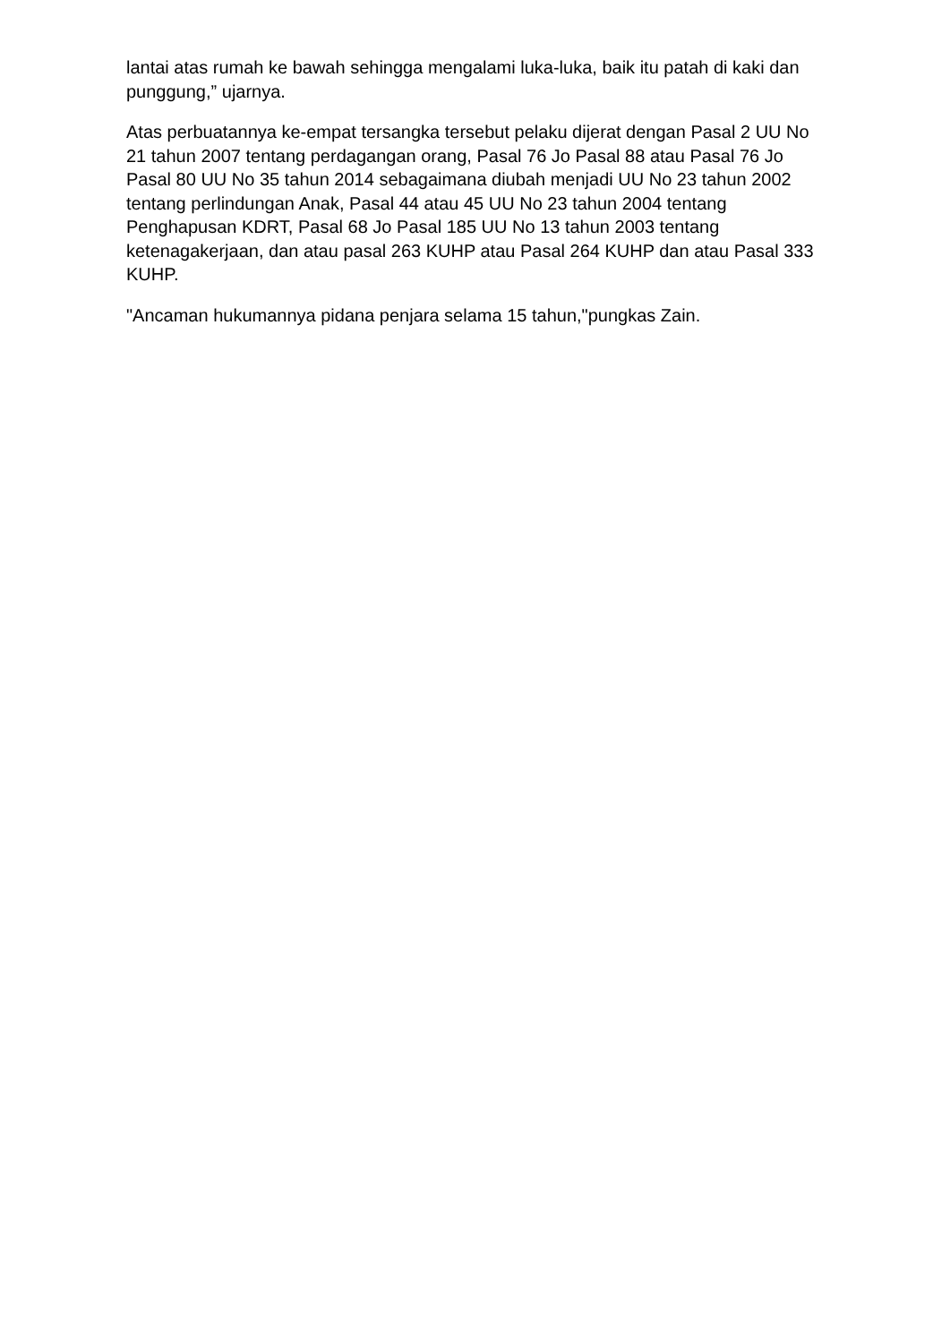lantai atas rumah ke bawah sehingga mengalami luka-luka, baik itu patah di kaki dan punggung,” ujarnya.
Atas perbuatannya ke-empat tersangka tersebut pelaku dijerat dengan Pasal 2 UU No 21 tahun 2007 tentang perdagangan orang, Pasal 76 Jo Pasal 88 atau Pasal 76 Jo Pasal 80 UU No 35 tahun 2014 sebagaimana diubah menjadi UU No 23 tahun 2002 tentang perlindungan Anak, Pasal 44 atau 45 UU No 23 tahun 2004 tentang Penghapusan KDRT, Pasal 68 Jo Pasal 185 UU No 13 tahun 2003 tentang ketenagakerjaan, dan atau pasal 263 KUHP atau Pasal 264 KUHP dan atau Pasal 333 KUHP.
"Ancaman hukumannya pidana penjara selama 15 tahun,"pungkas Zain.